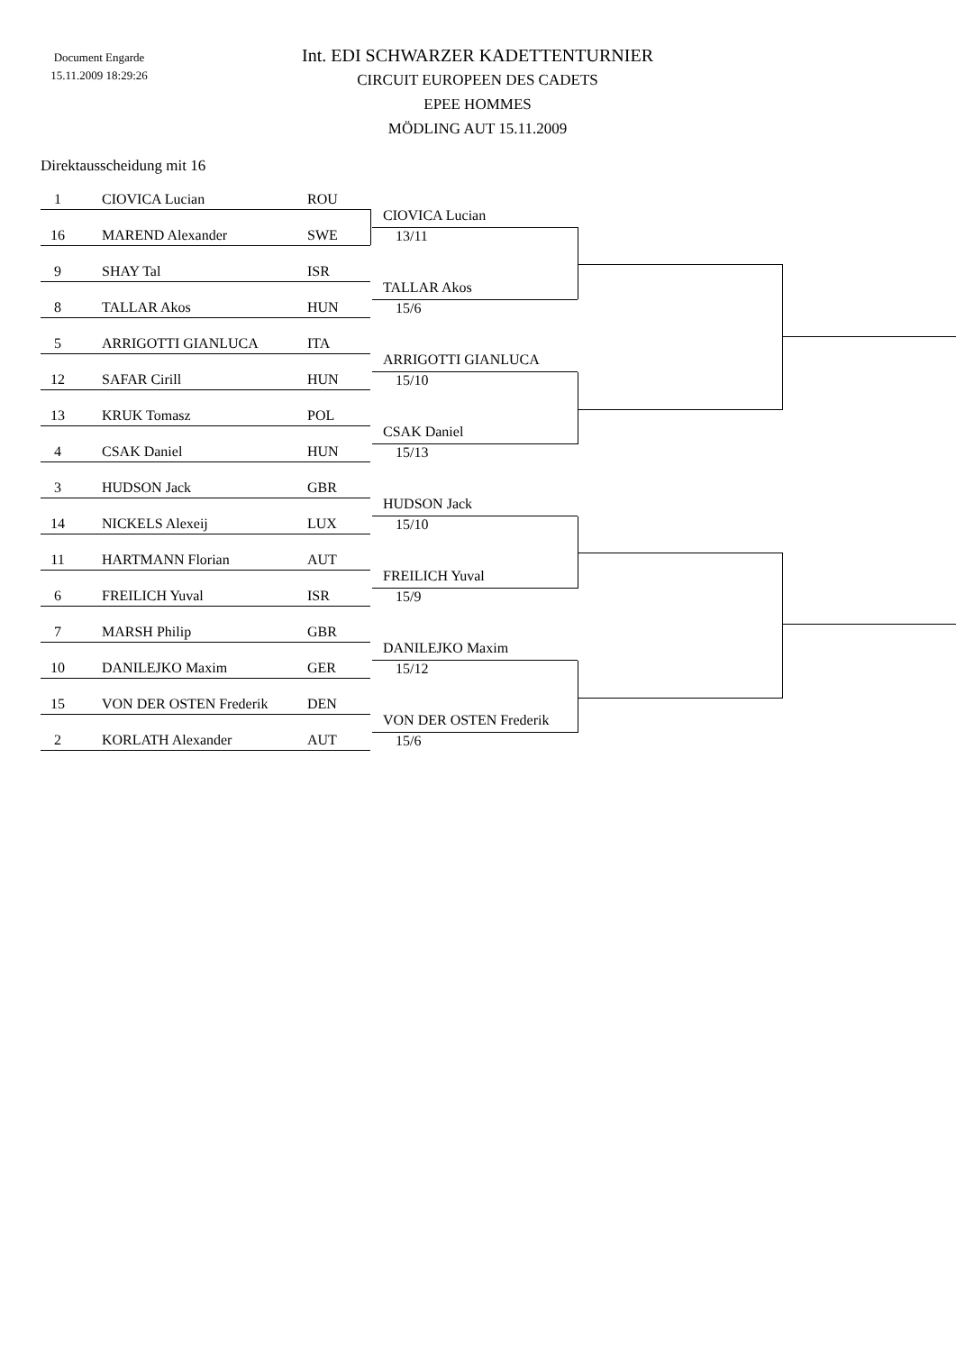Document Engarde
15.11.2009 18:29:26
Int. EDI SCHWARZER KADETTENTURNIER
CIRCUIT EUROPEEN DES CADETS
EPEE HOMMES
MÖDLING AUT 15.11.2009
Direktausscheidung mit 16
1 CIOVICA Lucian ROU
16 MAREND Alexander SWE
9 SHAY Tal ISR
8 TALLAR Akos HUN
5 ARRIGOTTI GIANLUCA ITA
12 SAFAR Cirill HUN
13 KRUK Tomasz POL
4 CSAK Daniel HUN
3 HUDSON Jack GBR
14 NICKELS Alexeij LUX
11 HARTMANN Florian AUT
6 FREILICH Yuval ISR
7 MARSH Philip GBR
10 DANILEJKO Maxim GER
15 VON DER OSTEN Frederik DEN
2 KORLATH Alexander AUT
CIOVICA Lucian
13/11
TALLAR Akos
15/6
ARRIGOTTI GIANLUCA
15/10
CSAK Daniel
15/13
HUDSON Jack
15/10
FREILICH Yuval
15/9
DANILEJKO Maxim
15/12
VON DER OSTEN Frederik
15/6